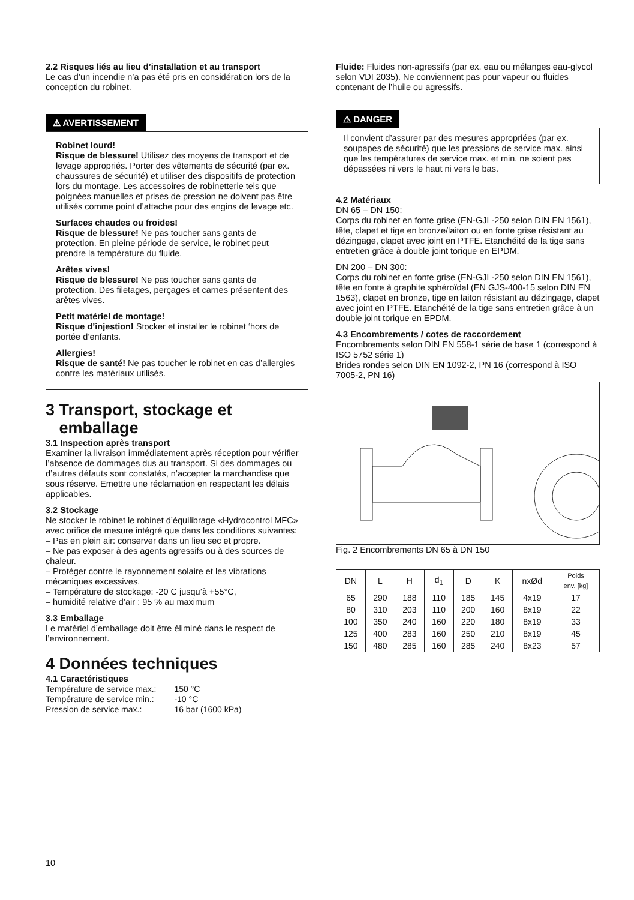2.2 Risques liés au lieu d’installation et au transport
Le cas d’un incendie n’a pas été pris en considération lors de la conception du robinet.
⚠ AVERTISSEMENT
Robinet lourd!
Risque de blessure! Utilisez des moyens de transport et de levage appropriés. Porter des vêtements de sécurité (par ex. chaussures de sécurité) et utiliser des dispositifs de protection lors du montage. Les accessoires de robinetterie tels que poignées manuelles et prises de pression ne doivent pas être utilisés comme point d’attache pour des engins de levage etc.
Surfaces chaudes ou froides!
Risque de blessure! Ne pas toucher sans gants de protection. En pleine période de service, le robinet peut prendre la température du fluide.
Arêtes vives!
Risque de blessure! Ne pas toucher sans gants de protection. Des filetages, perçages et carnes présentent des arêtes vives.
Petit matériel de montage!
Risque d’injestion! Stocker et installer le robinet ‘hors de portée d’enfants.
Allergies!
Risque de santé! Ne pas toucher le robinet en cas d’allergies contre les matériaux utilisés.
3 Transport, stockage et
emballage
3.1 Inspection après transport
Examiner la livraison immédiatement après réception pour vérifier l’absence de dommages dus au transport. Si des dommages ou d’autres défauts sont constatés, n’accepter la marchandise que sous réserve. Emettre une réclamation en respectant les délais applicables.
3.2 Stockage
Ne stocker le robinet le robinet d’équilibrage «Hydrocontrol MFC» avec orifice de mesure intégré que dans les conditions suivantes:
– Pas en plein air: conserver dans un lieu sec et propre.
– Ne pas exposer à des agents agressifs ou à des sources de chaleur.
– Protéger contre le rayonnement solaire et les vibrations mécaniques excessives.
– Température de stockage: -20 C jusqu’à +55°C,
– humidité relative d’air : 95 % au maximum
3.3 Emballage
Le matériel d’emballage doit être éliminé dans le respect de l’environnement.
4 Données techniques
4.1 Caractéristiques
| Température de service max.: | 150 °C |
| Température de service min.: | -10 °C |
| Pression de service max.: | 16 bar (1600 kPa) |
Fluide: Fluides non-agressifs (par ex. eau ou mélanges eau-glycol selon VDI 2035). Ne conviennent pas pour vapeur ou fluides contenant de l’huile ou agressifs.
⚠ DANGER
Il convient d’assurer par des mesures appropriées (par ex. soupapes de sécurité) que les pressions de service max. ainsi que les températures de service max. et min. ne soient pas dépassées ni vers le haut ni vers le bas.
4.2 Matériaux
DN 65 – DN 150:
Corps du robinet en fonte grise (EN-GJL-250 selon DIN EN 1561), tête, clapet et tige en bronze/laiton ou en fonte grise résistant au dézingage, clapet avec joint en PTFE. Etanchéité de la tige sans entretien grâce à double joint torique en EPDM.
DN 200 – DN 300:
Corps du robinet en fonte grise (EN-GJL-250 selon DIN EN 1561), tête en fonte à graphite sphéroïdal (EN GJS-400-15 selon DIN EN 1563), clapet en bronze, tige en laiton résistant au dézingage, clapet avec joint en PTFE. Etanchéité de la tige sans entretien grâce à un double joint torique en EPDM.
4.3 Encombrements / cotes de raccordement
Encombrements selon DIN EN 558-1 série de base 1 (correspond à ISO 5752 série 1)
Brides rondes selon DIN EN 1092-2, PN 16 (correspond à ISO 7005-2, PN 16)
Fig. 2 Encombrements DN 65 à DN 150
| DN | L | H | d<sub>1</sub> | D | K | nxØd | Poids env. [kg] |
| --- | --- | --- | --- | --- | --- | --- | --- |
| 65 | 290 | 188 | 110 | 185 | 145 | 4x19 | 17 |
| 80 | 310 | 203 | 110 | 200 | 160 | 8x19 | 22 |
| 100 | 350 | 240 | 160 | 220 | 180 | 8x19 | 33 |
| 125 | 400 | 283 | 160 | 250 | 210 | 8x19 | 45 |
| 150 | 480 | 285 | 160 | 285 | 240 | 8x23 | 57 |
10